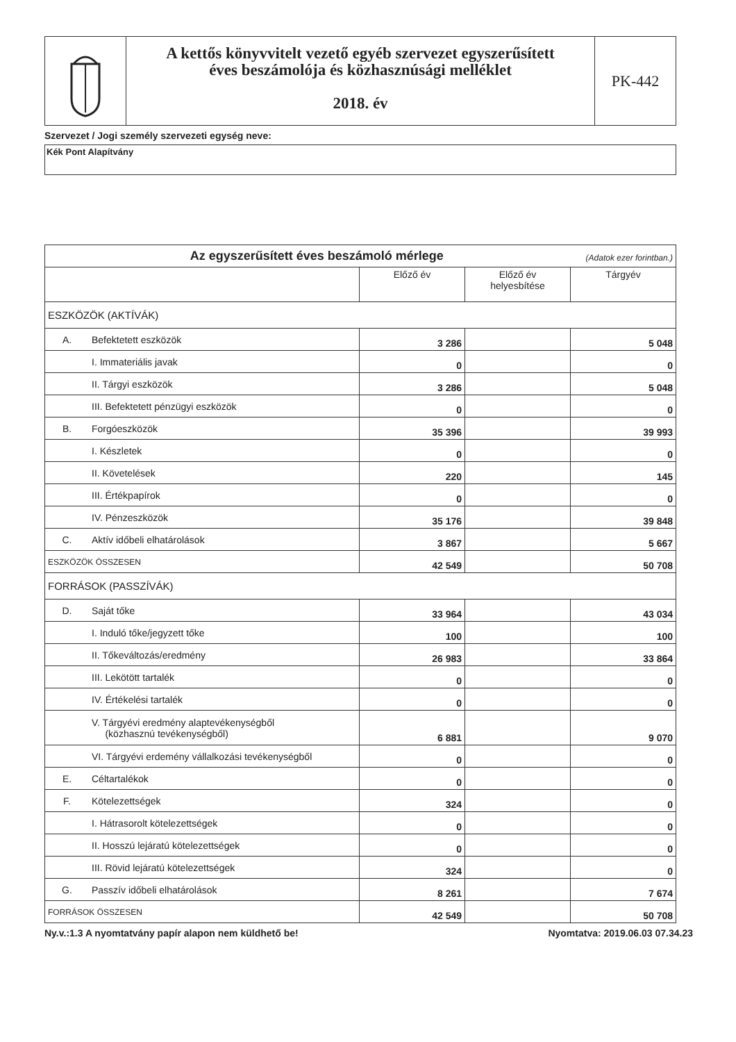A kettős könyvvitelt vezető egyéb szervezet egyszerűsített
éves beszámolója és közhasznúsági melléklet
2018. év
PK-442
Szervezet / Jogi személy szervezeti egység neve:
Kék Pont Alapítvány
| Az egyszerűsített éves beszámoló mérlege (Adatok ezer forintban.) | | | | |
| | | Előző év | Előző év helyesbítése | Tárgyév |
| ESZKÖZÖK (AKTÍVÁK) | | | | |
| A. | Befektetett eszközök | 3 286 | | 5 048 |
| | I. Immateriális javak | 0 | | 0 |
| | II. Tárgyi eszközök | 3 286 | | 5 048 |
| | III. Befektetett pénzügyi eszközök | 0 | | 0 |
| B. | Forgóeszközök | 35 396 | | 39 993 |
| | I. Készletek | 0 | | 0 |
| | II. Követelések | 220 | | 145 |
| | III. Értékpapírok | 0 | | 0 |
| | IV. Pénzeszközök | 35 176 | | 39 848 |
| C. | Aktív időbeli elhatárolások | 3 867 | | 5 667 |
| ESZKÖZÖK ÖSSZESEN | | 42 549 | | 50 708 |
| FORRÁSOK (PASSZÍVÁK) | | | | |
| D. | Saját tőke | 33 964 | | 43 034 |
| | I. Induló tőke/jegyzett tőke | 100 | | 100 |
| | II. Tőkeváltozás/eredmény | 26 983 | | 33 864 |
| | III. Lekötött tartalék | 0 | | 0 |
| | IV. Értékelési tartalék | 0 | | 0 |
| | V. Tárgyévi eredmény alaptevékenységből (közhasznú tevékenységből) | 6 881 | | 9 070 |
| | VI. Tárgyévi erdemény vállalkozási tevékenységből | 0 | | 0 |
| E. | Céltartalékok | 0 | | 0 |
| F. | Kötelezettségek | 324 | | 0 |
| | I. Hátrasorolt kötelezettségek | 0 | | 0 |
| | II. Hosszú lejáratú kötelezettségek | 0 | | 0 |
| | III. Rövid lejáratú kötelezettségek | 324 | | 0 |
| G. | Passzív időbeli elhatárolások | 8 261 | | 7 674 |
| FORRÁSOK ÖSSZESEN | | 42 549 | | 50 708 |
Ny.v.:1.3 A nyomtatvány papír alapon nem küldhető be! Nyomtatva: 2019.06.03 07.34.23